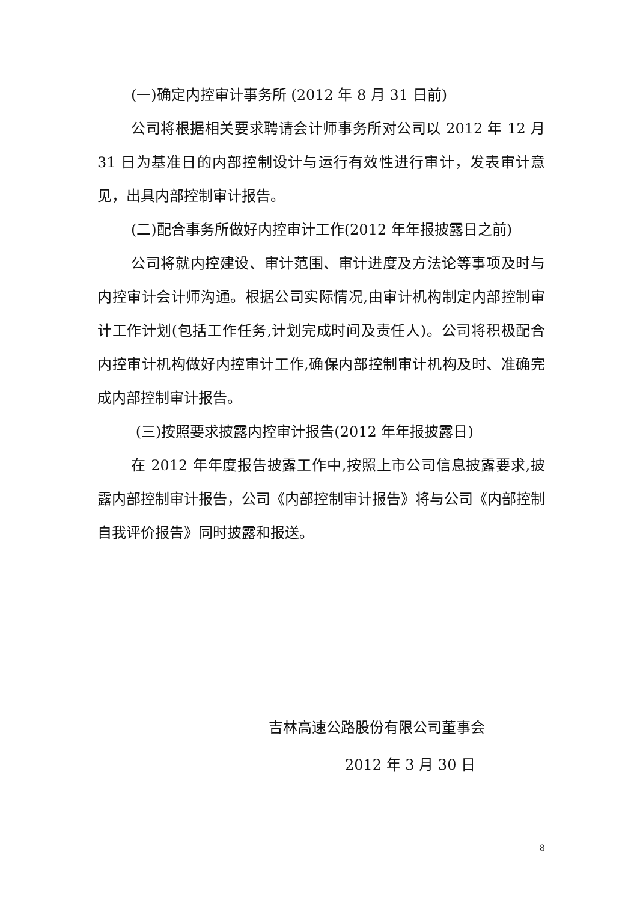(一)确定内控审计事务所 (2012 年 8 月 31 日前)
公司将根据相关要求聘请会计师事务所对公司以 2012 年 12 月 31 日为基准日的内部控制设计与运行有效性进行审计，发表审计意见，出具内部控制审计报告。
(二)配合事务所做好内控审计工作(2012 年年报披露日之前)
公司将就内控建设、审计范围、审计进度及方法论等事项及时与内控审计会计师沟通。根据公司实际情况,由审计机构制定内部控制审计工作计划(包括工作任务,计划完成时间及责任人)。公司将积极配合内控审计机构做好内控审计工作,确保内部控制审计机构及时、准确完成内部控制审计报告。
(三)按照要求披露内控审计报告(2012 年年报披露日)
在 2012 年年度报告披露工作中,按照上市公司信息披露要求,披露内部控制审计报告，公司《内部控制审计报告》将与公司《内部控制自我评价报告》同时披露和报送。
吉林高速公路股份有限公司董事会
2012 年 3 月 30 日
8